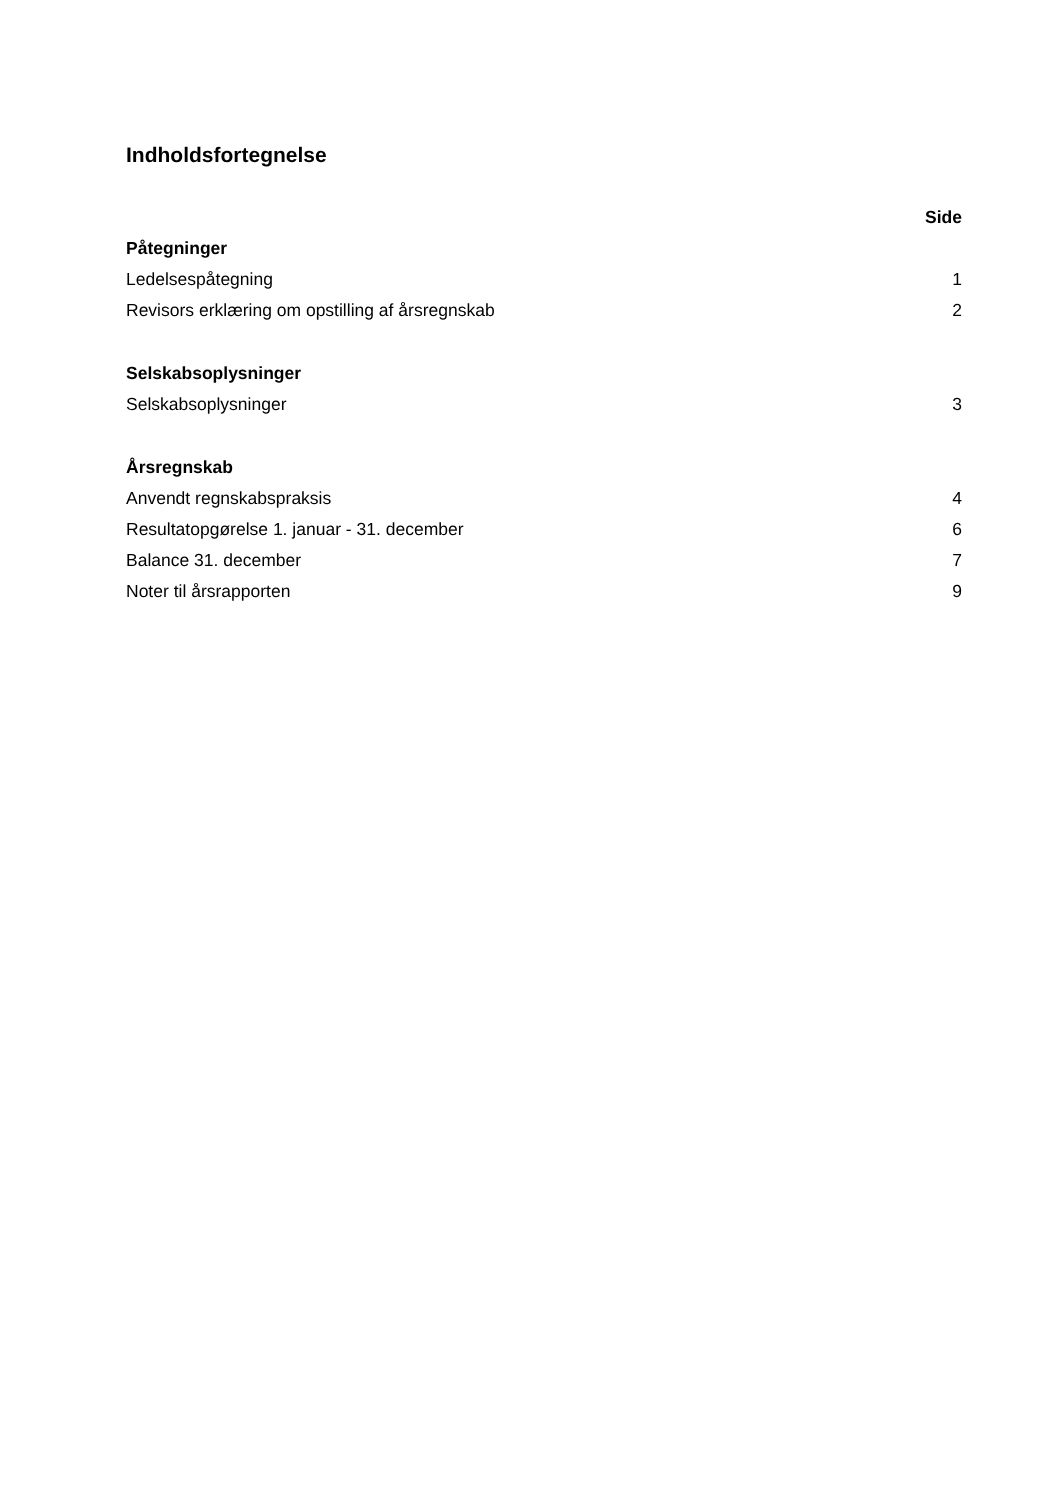Indholdsfortegnelse
| | Side |
| Påtegninger | |
| Ledelsespåtegning | 1 |
| Revisors erklæring om opstilling af årsregnskab | 2 |
| Selskabsoplysninger | |
| Selskabsoplysninger | 3 |
| Årsregnskab | |
| Anvendt regnskabspraksis | 4 |
| Resultatopgørelse 1. januar - 31. december | 6 |
| Balance 31. december | 7 |
| Noter til årsrapporten | 9 |